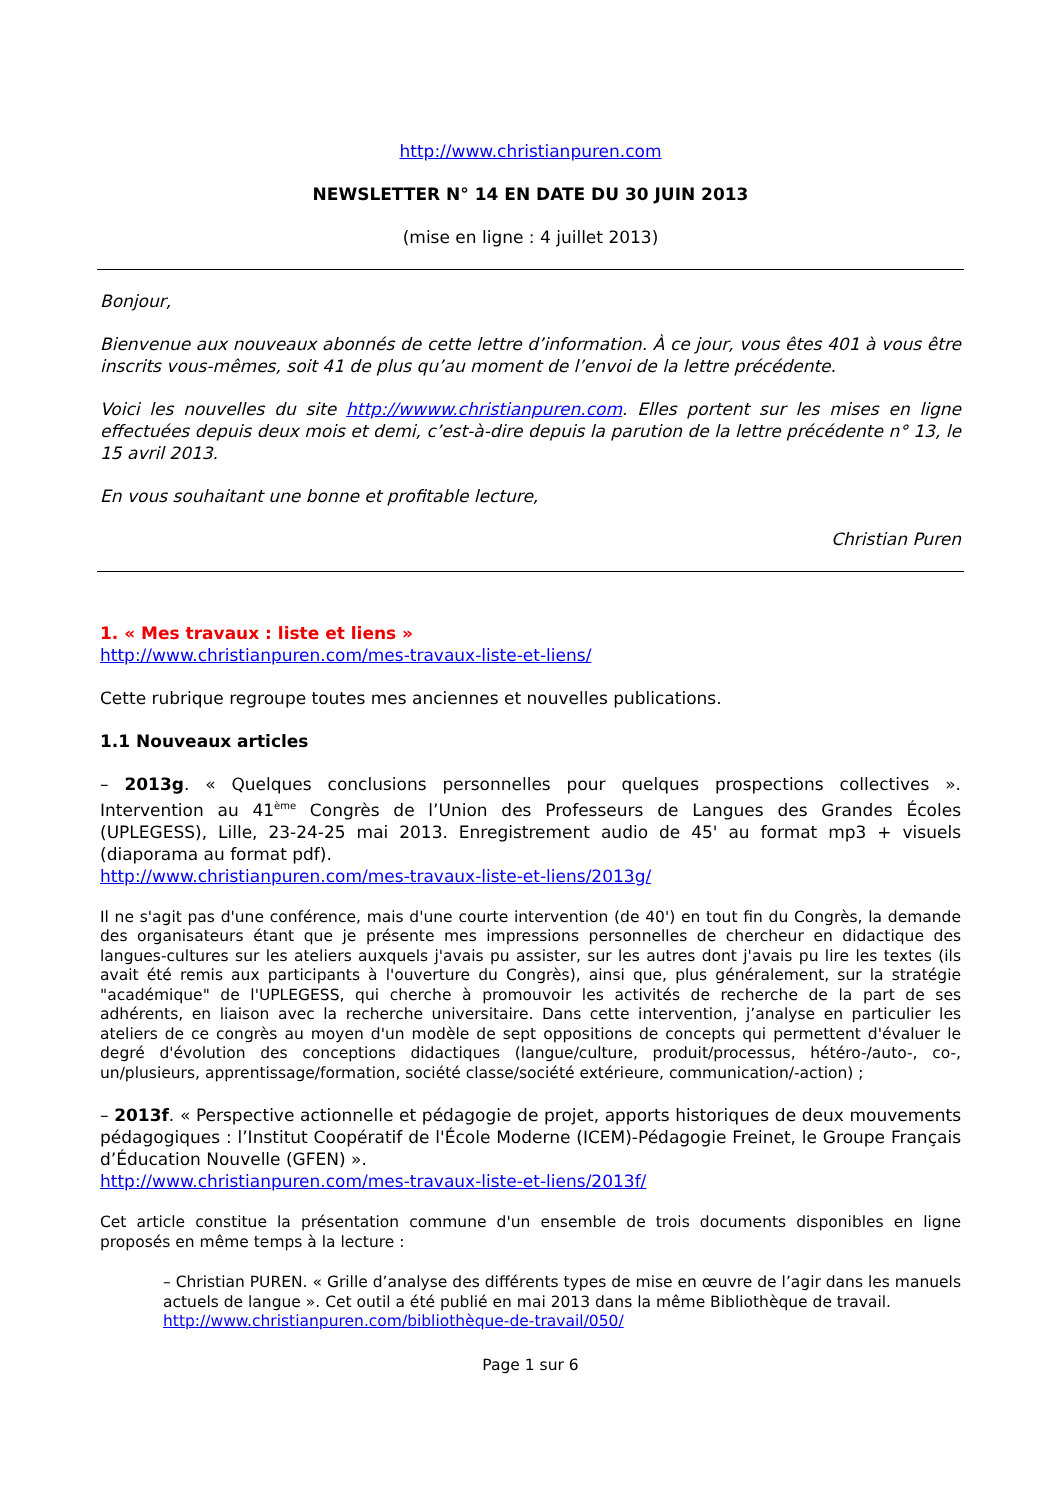http://www.christianpuren.com
NEWSLETTER N° 14 EN DATE DU 30 JUIN 2013
(mise en ligne : 4 juillet 2013)
Bonjour,
Bienvenue aux nouveaux abonnés de cette lettre d’information. À ce jour, vous êtes 401 à vous être inscrits vous-mêmes, soit 41 de plus qu’au moment de l’envoi de la lettre précédente.
Voici les nouvelles du site http://wwww.christianpuren.com. Elles portent sur les mises en ligne effectuées depuis deux mois et demi, c’est-à-dire depuis la parution de la lettre précédente n° 13, le 15 avril 2013.
En vous souhaitant une bonne et profitable lecture,
Christian Puren
1. « Mes travaux : liste et liens »
http://www.christianpuren.com/mes-travaux-liste-et-liens/
Cette rubrique regroupe toutes mes anciennes et nouvelles publications.
1.1 Nouveaux articles
– 2013g. « Quelques conclusions personnelles pour quelques prospections collectives ». Intervention au 41<sup>ème</sup> Congrès de l’Union des Professeurs de Langues des Grandes Écoles (UPLEGESS), Lille, 23-24-25 mai 2013. Enregistrement audio de 45' au format mp3 + visuels (diaporama au format pdf).
http://www.christianpuren.com/mes-travaux-liste-et-liens/2013g/
Il ne s'agit pas d'une conférence, mais d'une courte intervention (de 40') en tout fin du Congrès, la demande des organisateurs étant que je présente mes impressions personnelles de chercheur en didactique des langues-cultures sur les ateliers auxquels j'avais pu assister, sur les autres dont j'avais pu lire les textes (ils avait été remis aux participants à l'ouverture du Congrès), ainsi que, plus généralement, sur la stratégie "académique" de l'UPLEGESS, qui cherche à promouvoir les activités de recherche de la part de ses adhérents, en liaison avec la recherche universitaire. Dans cette intervention, j’analyse en particulier les ateliers de ce congrès au moyen d'un modèle de sept oppositions de concepts qui permettent d'évaluer le degré d'évolution des conceptions didactiques (langue/culture, produit/processus, hétéro-/auto-, co-, un/plusieurs, apprentissage/formation, société classe/société extérieure, communication/-action) ;
– 2013f. « Perspective actionnelle et pédagogie de projet, apports historiques de deux mouvements pédagogiques : l’Institut Coopératif de l'École Moderne (ICEM)-Pédagogie Freinet, le Groupe Français d’Éducation Nouvelle (GFEN) ».
http://www.christianpuren.com/mes-travaux-liste-et-liens/2013f/
Cet article constitue la présentation commune d'un ensemble de trois documents disponibles en ligne proposés en même temps à la lecture :
– Christian PUREN. « Grille d’analyse des différents types de mise en œuvre de l’agir dans les manuels actuels de langue ». Cet outil a été publié en mai 2013 dans la même Bibliothèque de travail.
http://www.christianpuren.com/bibliothèque-de-travail/050/
Page 1 sur 6